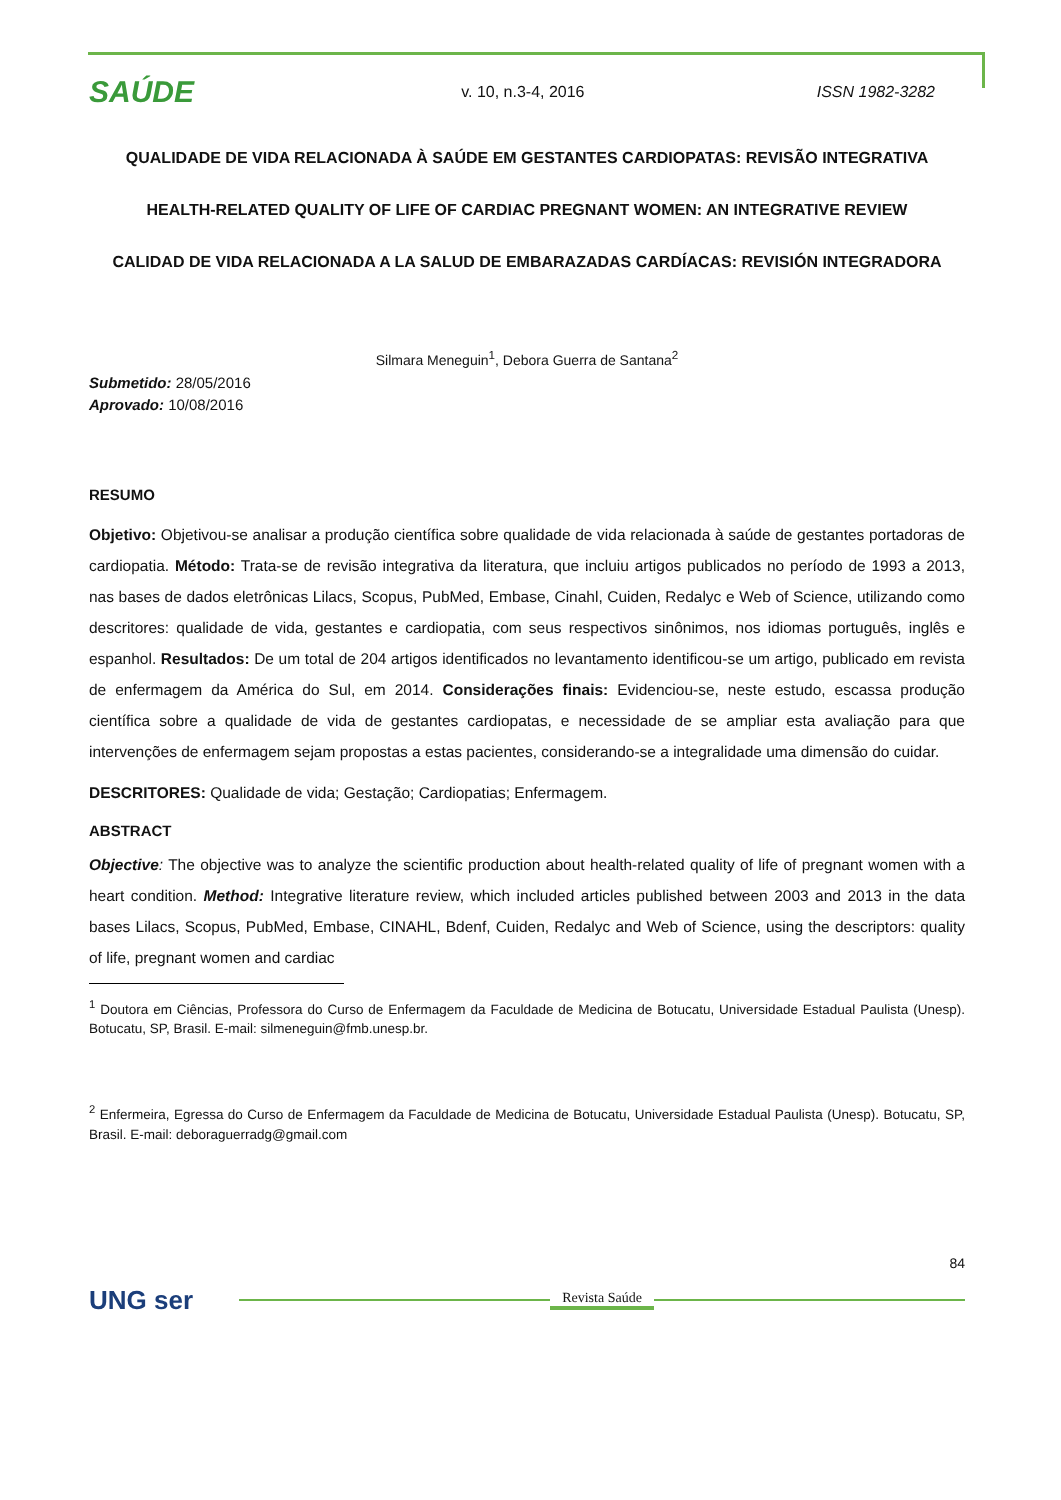SAÚDE
v. 10, n.3-4, 2016 ISSN 1982-3282
QUALIDADE DE VIDA RELACIONADA À SAÚDE EM GESTANTES CARDIOPATAS: REVISÃO INTEGRATIVA
HEALTH-RELATED QUALITY OF LIFE OF CARDIAC PREGNANT WOMEN: AN INTEGRATIVE REVIEW
CALIDAD DE VIDA RELACIONADA A LA SALUD DE EMBARAZADAS CARDÍACAS: REVISIÓN INTEGRADORA
Silmara Meneguin<sup>1</sup>, Debora Guerra de Santana<sup>2</sup>
Submetido: 28/05/2016
Aprovado: 10/08/2016
RESUMO
Objetivo: Objetivou-se analisar a produção científica sobre qualidade de vida relacionada à saúde de gestantes portadoras de cardiopatia. Método: Trata-se de revisão integrativa da literatura, que incluiu artigos publicados no período de 1993 a 2013, nas bases de dados eletrônicas Lilacs, Scopus, PubMed, Embase, Cinahl, Cuiden, Redalyc e Web of Science, utilizando como descritores: qualidade de vida, gestantes e cardiopatia, com seus respectivos sinônimos, nos idiomas português, inglês e espanhol. Resultados: De um total de 204 artigos identificados no levantamento identificou-se um artigo, publicado em revista de enfermagem da América do Sul, em 2014. Considerações finais: Evidenciou-se, neste estudo, escassa produção científica sobre a qualidade de vida de gestantes cardiopatas, e necessidade de se ampliar esta avaliação para que intervenções de enfermagem sejam propostas a estas pacientes, considerando-se a integralidade uma dimensão do cuidar.
DESCRITORES: Qualidade de vida; Gestação; Cardiopatias; Enfermagem.
ABSTRACT
Objective: The objective was to analyze the scientific production about health-related quality of life of pregnant women with a heart condition. Method: Integrative literature review, which included articles published between 2003 and 2013 in the data bases Lilacs, Scopus, PubMed, Embase, CINAHL, Bdenf, Cuiden, Redalyc and Web of Science, using the descriptors: quality of life, pregnant women and cardiac
<sup>1</sup> Doutora em Ciências, Professora do Curso de Enfermagem da Faculdade de Medicina de Botucatu, Universidade Estadual Paulista (Unesp). Botucatu, SP, Brasil. E-mail: silmeneguin@fmb.unesp.br.
<sup>2</sup> Enfermeira, Egressa do Curso de Enfermagem da Faculdade de Medicina de Botucatu, Universidade Estadual Paulista (Unesp). Botucatu, SP, Brasil. E-mail: deboraguerradg@gmail.com
84
UNG ser
Revista Saúde